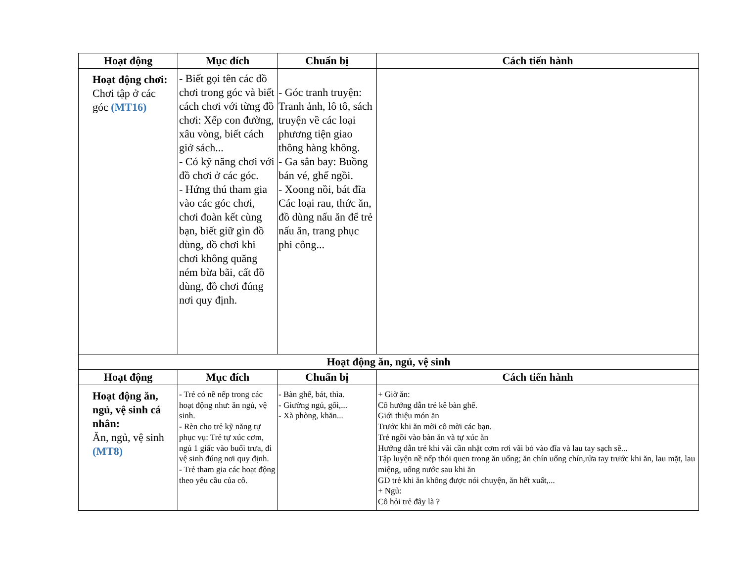| Hoạt động | Mục đích | Chuẩn bị | Cách tiến hành |
| --- | --- | --- | --- |
| Hoạt động chơi: Chơi tập ở các góc (MT16) | - Biết gọi tên các đồ chơi trong góc và biết cách chơi với từng đồ chơi: Xếp con đường, xâu vòng, biết cách giở sách... - Có kỹ năng chơi với đồ chơi ở các góc. - Hứng thú tham gia vào các góc chơi, chơi đoàn kết cùng bạn, biết giữ gìn đồ dùng, đồ chơi khi chơi không quăng ném bừa bãi, cất đồ dùng, đồ chơi đúng nơi quy định. | - Góc tranh truyện: Tranh ảnh, lô tô, sách truyện về các loại phương tiện giao thông hàng không. - Ga sân bay: Buồng bán vé, ghế ngồi. - Xoong nồi, bát đĩa Các loại rau, thức ăn, đồ dùng nấu ăn để trẻ nấu ăn, trang phục phi công... | |
| Hoạt động ăn, ngủ, vệ sinh | | | |
| Hoạt động | Mục đích | Chuẩn bị | Cách tiến hành |
| Hoạt động ăn, ngủ, vệ sinh cá nhân: Ăn, ngủ, vệ sinh (MT8) | - Trẻ có nề nếp trong các hoạt động như: ăn ngủ, vệ sinh. - Rèn cho trẻ kỹ năng tự phục vụ: Trẻ tự xúc cơm, ngủ 1 giấc vào buổi trưa, đi vệ sinh đúng nơi quy định. - Trẻ tham gia các hoạt động theo yêu cầu của cô. | - Bàn ghế, bát, thìa. - Giường ngủ, gối,... - Xà phòng, khăn... | + Giờ ăn: Cô hướng dẫn trẻ kê bàn ghế. Giới thiệu món ăn Trước khi ăn mời cô mời các bạn. Trẻ ngồi vào bàn ăn và tự xúc ăn Hướng dẫn trẻ khi vãi cần nhặt cơm rơi vãi bỏ vào đĩa và lau tay sạch sẽ... Tập luyện nề nếp thói quen trong ăn uống; ăn chín uống chín,rửa tay trước khi ăn, lau mặt, lau miệng, uống nước sau khi ăn GD trẻ khi ăn không được nói chuyện, ăn hết xuất,... + Ngủ: Cô hỏi trẻ đây là ? |